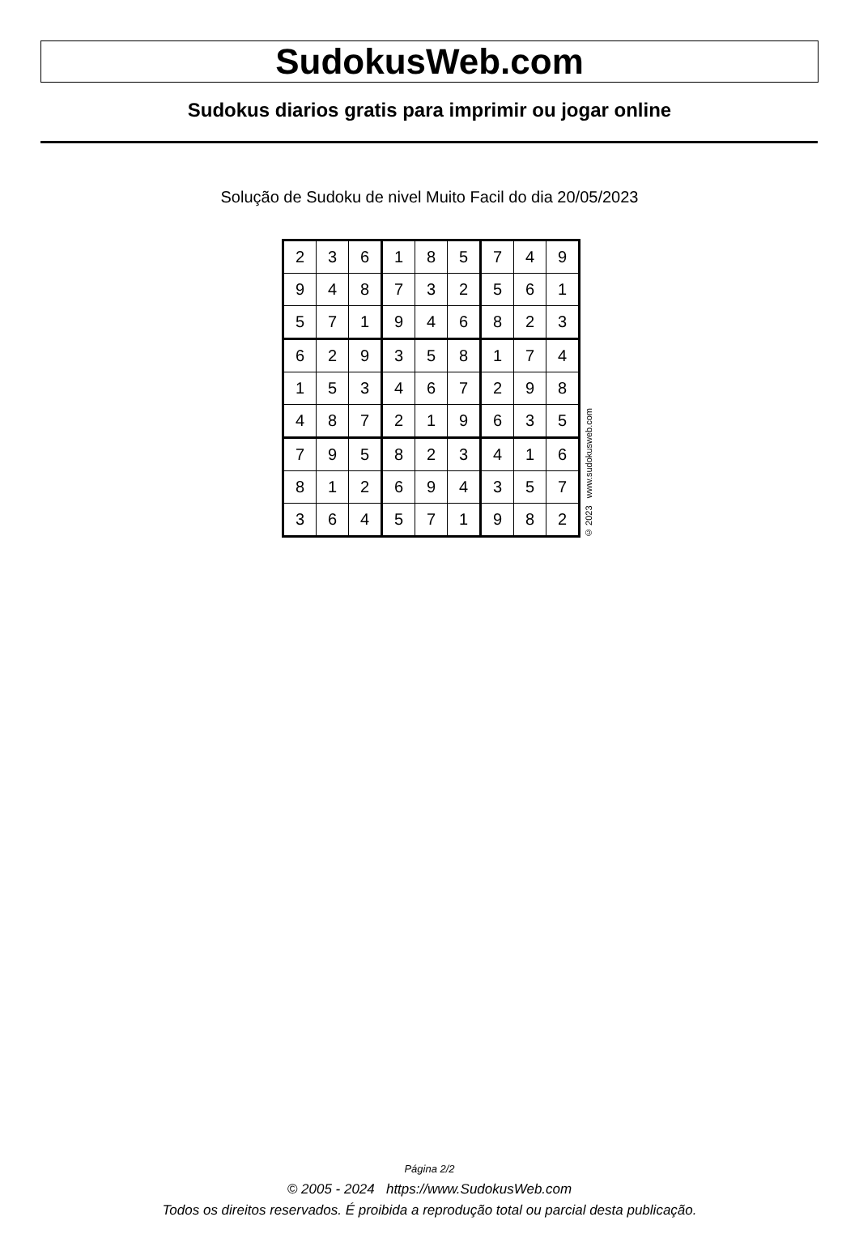SudokusWeb.com
Sudokus diarios gratis para imprimir ou jogar online
Solução de Sudoku de nivel Muito Facil do dia 20/05/2023
| 2 | 3 | 6 | 1 | 8 | 5 | 7 | 4 | 9 |
| 9 | 4 | 8 | 7 | 3 | 2 | 5 | 6 | 1 |
| 5 | 7 | 1 | 9 | 4 | 6 | 8 | 2 | 3 |
| 6 | 2 | 9 | 3 | 5 | 8 | 1 | 7 | 4 |
| 1 | 5 | 3 | 4 | 6 | 7 | 2 | 9 | 8 |
| 4 | 8 | 7 | 2 | 1 | 9 | 6 | 3 | 5 |
| 7 | 9 | 5 | 8 | 2 | 3 | 4 | 1 | 6 |
| 8 | 1 | 2 | 6 | 9 | 4 | 3 | 5 | 7 |
| 3 | 6 | 4 | 5 | 7 | 1 | 9 | 8 | 2 |
© 2023 www.sudokusweb.com
Página 2/2
© 2005 - 2024 https://www.SudokusWeb.com
Todos os direitos reservados. É proibida a reprodução total ou parcial desta publicação.